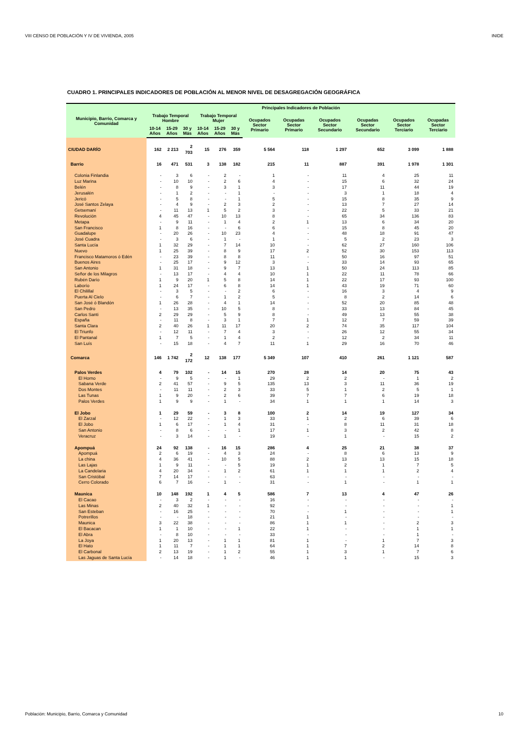VIII CENSO DE POBLACIÓN Y IV DE VIVIENDA, 2005 INIDE
CUADRO 1. PRINCIPALES INDICADORES DE POBLACIÓN AL MENOR NIVEL DE DESAGREGACIÓN GEOGRÁFICA
| Municipio, Barrio, Comarca y Comunidad | Principales Indicadores de Población | | | | | | | | | | | |
| --- | --- | --- | --- | --- | --- | --- | --- | --- | --- | --- | --- | --- |
| | Trabajo Temporal Hombre | | | Trabajo Temporal Mujer | | | Ocupados Sector Primario | Ocupadas Sector Primario | Ocupados Sector Secundario | Ocupadas Sector Secundario | Ocupados Sector Terciario | Ocupadas Sector Terciario |
| | 10-14 Años | 15-29 Años | 30 y Más | 10-14 Años | 15-29 Años | 30 y Más | | | | | | |
| CIUDAD DARÍO | 162 | 2 213 | 2 703 | 15 | 276 | 359 | 5 564 | 118 | 1 297 | 652 | 3 099 | 1 888 |
| Barrio | 16 | 471 | 531 | 3 | 138 | 182 | 215 | 11 | 887 | 391 | 1 978 | 1 301 |
| Colonia Finlandia | - | 3 | 6 | - | 2 | - | 1 | - | 11 | 4 | 25 | 11 |
| Luz Marina | - | 10 | 10 | - | 2 | 6 | 4 | - | 15 | 6 | 32 | 24 |
| Belén | - | 8 | 9 | - | 3 | 1 | 3 | - | 17 | 11 | 44 | 19 |
| Jerusalén | - | 1 | 2 | - | - | 1 | - | - | 3 | 1 | 18 | 4 |
| Jericó | - | 5 | 8 | - | - | 1 | 5 | - | 15 | 8 | 35 | 9 |
| José Santos Zelaya | - | 4 | 9 | - | 2 | 3 | 2 | - | 13 | 7 | 27 | 14 |
| Getsemaní | - | 11 | 13 | 1 | 5 | 2 | 3 | - | 22 | 5 | 33 | 21 |
| Revolución | 4 | 45 | 47 | - | 10 | 13 | 8 | - | 65 | 34 | 136 | 83 |
| Metapa | - | 9 | 11 | - | 1 | 4 | 2 | 1 | 13 | 6 | 34 | 20 |
| San Francisco | 1 | 8 | 16 | - | - | 6 | 6 | - | 15 | 8 | 45 | 20 |
| Guadalupe | - | 20 | 26 | - | 10 | 23 | 4 | - | 48 | 18 | 91 | 47 |
| José Cuadra | - | 3 | 6 | - | 1 | - | 1 | - | 5 | 2 | 23 | 3 |
| Santa Lucía | 1 | 32 | 29 | - | 7 | 14 | 10 | - | 62 | 27 | 160 | 106 |
| Nuevo | 1 | 25 | 39 | - | 8 | 9 | 17 | 2 | 52 | 30 | 153 | 113 |
| Francisco Matamoros ó Edén | - | 23 | 39 | - | 8 | 8 | 11 | - | 50 | 16 | 97 | 51 |
| Buenos Aires | - | 25 | 17 | - | 9 | 12 | 3 | - | 33 | 14 | 93 | 65 |
| San Antonio | 1 | 31 | 18 | - | 9 | 7 | 13 | 1 | 50 | 24 | 113 | 85 |
| Señor de los Milagros | - | 13 | 17 | - | 4 | 4 | 10 | 1 | 22 | 11 | 78 | 66 |
| Rubén Darío | 1 | 9 | 20 | 1 | 5 | 8 | 14 | 1 | 22 | 17 | 93 | 100 |
| Laborío | 1 | 24 | 17 | - | 6 | 8 | 14 | 1 | 43 | 19 | 71 | 60 |
| El Chilillal | - | 3 | 5 | - | - | 2 | 6 | - | 16 | 3 | 4 | 9 |
| Puerta Al Cielo | - | 6 | 7 | - | 1 | 2 | 5 | - | 8 | 2 | 14 | 6 |
| San José ó Blandón | 1 | 26 | 28 | - | 4 | 1 | 14 | - | 52 | 20 | 85 | 48 |
| San Pedro | - | 13 | 35 | - | 10 | 5 | 8 | - | 33 | 13 | 84 | 45 |
| Carlos Santi | 2 | 29 | 29 | - | 5 | 9 | 8 | - | 49 | 13 | 55 | 38 |
| España | - | 11 | 8 | - | 3 | 1 | 7 | 1 | 12 | 7 | 59 | 39 |
| Santa Clara | 2 | 40 | 26 | 1 | 11 | 17 | 20 | 2 | 74 | 35 | 117 | 104 |
| El Triunfo | - | 12 | 11 | - | 7 | 4 | 3 | - | 26 | 12 | 55 | 34 |
| El Pantanal | 1 | 7 | 5 | - | 1 | 4 | 2 | - | 12 | 2 | 34 | 11 |
| San Luís | - | 15 | 18 | - | 4 | 7 | 11 | 1 | 29 | 16 | 70 | 46 |
| Comarca | 146 | 1 742 | 2 172 | 12 | 138 | 177 | 5 349 | 107 | 410 | 261 | 1 121 | 587 |
| Palos Verdes | 4 | 79 | 102 | - | 14 | 15 | 270 | 28 | 14 | 20 | 75 | 43 |
| El Horno | - | 9 | 5 | - | - | 1 | 29 | 2 | 2 | - | 1 | 2 |
| Sabana Verde | 2 | 41 | 57 | - | 9 | 5 | 135 | 13 | 3 | 11 | 36 | 19 |
| Dos Montes | - | 11 | 11 | - | 2 | 3 | 33 | 5 | 1 | 2 | 5 | 1 |
| Las Tunas | 1 | 9 | 20 | - | 2 | 6 | 39 | 7 | 7 | 6 | 19 | 18 |
| Palos Verdes | 1 | 9 | 9 | - | 1 | - | 34 | 1 | 1 | 1 | 14 | 3 |
| El Jobo | 1 | 29 | 59 | - | 3 | 8 | 100 | 2 | 14 | 19 | 127 | 34 |
| El Zarzal | - | 12 | 22 | - | 1 | 3 | 33 | 1 | 2 | 6 | 39 | 6 |
| El Jobo | 1 | 6 | 17 | - | 1 | 4 | 31 | - | 8 | 11 | 31 | 18 |
| San Antonio | - | 8 | 6 | - | - | 1 | 17 | 1 | 3 | 2 | 42 | 8 |
| Veracruz | - | 3 | 14 | - | 1 | - | 19 | - | 1 | - | 15 | 2 |
| Apompuá | 24 | 92 | 138 | - | 16 | 15 | 286 | 4 | 25 | 21 | 38 | 37 |
| Apompuá | 2 | 6 | 19 | - | 4 | 3 | 24 | - | 8 | 6 | 13 | 9 |
| La china | 4 | 36 | 41 | - | 10 | 5 | 88 | 2 | 13 | 13 | 15 | 18 |
| Las Lajas | 1 | 9 | 11 | - | - | 5 | 19 | 1 | 2 | 1 | 7 | 5 |
| La Candelaria | 4 | 20 | 34 | - | 1 | 2 | 61 | 1 | 1 | 1 | 2 | 4 |
| San Cristóbal | 7 | 14 | 17 | - | - | - | 63 | - | - | - | - | - |
| Cerro Colorado | 6 | 7 | 16 | - | 1 | - | 31 | - | 1 | - | 1 | 1 |
| Maunica | 10 | 148 | 192 | 1 | 4 | 5 | 586 | 7 | 13 | 4 | 47 | 26 |
| El Cacao | - | 3 | 2 | - | - | - | 16 | - | - | - | - | - |
| Las Minas | 2 | 40 | 32 | 1 | - | - | 92 | - | - | - | - | 1 |
| San Esteban | - | 16 | 25 | - | - | - | 70 | - | 1 | - | - | 1 |
| Potrerillos | - | - | 18 | - | - | - | 21 | 1 | - | - | - | - |
| Maunica | 3 | 22 | 38 | - | - | - | 86 | 1 | 1 | - | 2 | 3 |
| El Bacacan | 1 | 1 | 10 | - | - | 1 | 22 | 1 | - | - | 1 | 1 |
| El Abra | - | 8 | 10 | - | - | - | 33 | - | - | - | 1 | - |
| La Joya | 1 | 20 | 13 | - | 1 | 1 | 81 | 1 | - | 1 | 7 | 3 |
| El Hato | 1 | 11 | 7 | - | 1 | 1 | 64 | 1 | 7 | 2 | 14 | 8 |
| El Carbonal | 2 | 13 | 19 | - | 1 | 2 | 55 | 1 | 3 | 1 | 7 | 6 |
| Las Jaguas de Santa Lucía | - | 14 | 18 | - | 1 | - | 46 | 1 | 1 | - | 15 | 3 |
Población: Municipio, Barrio, Comarca y Comunidad 10